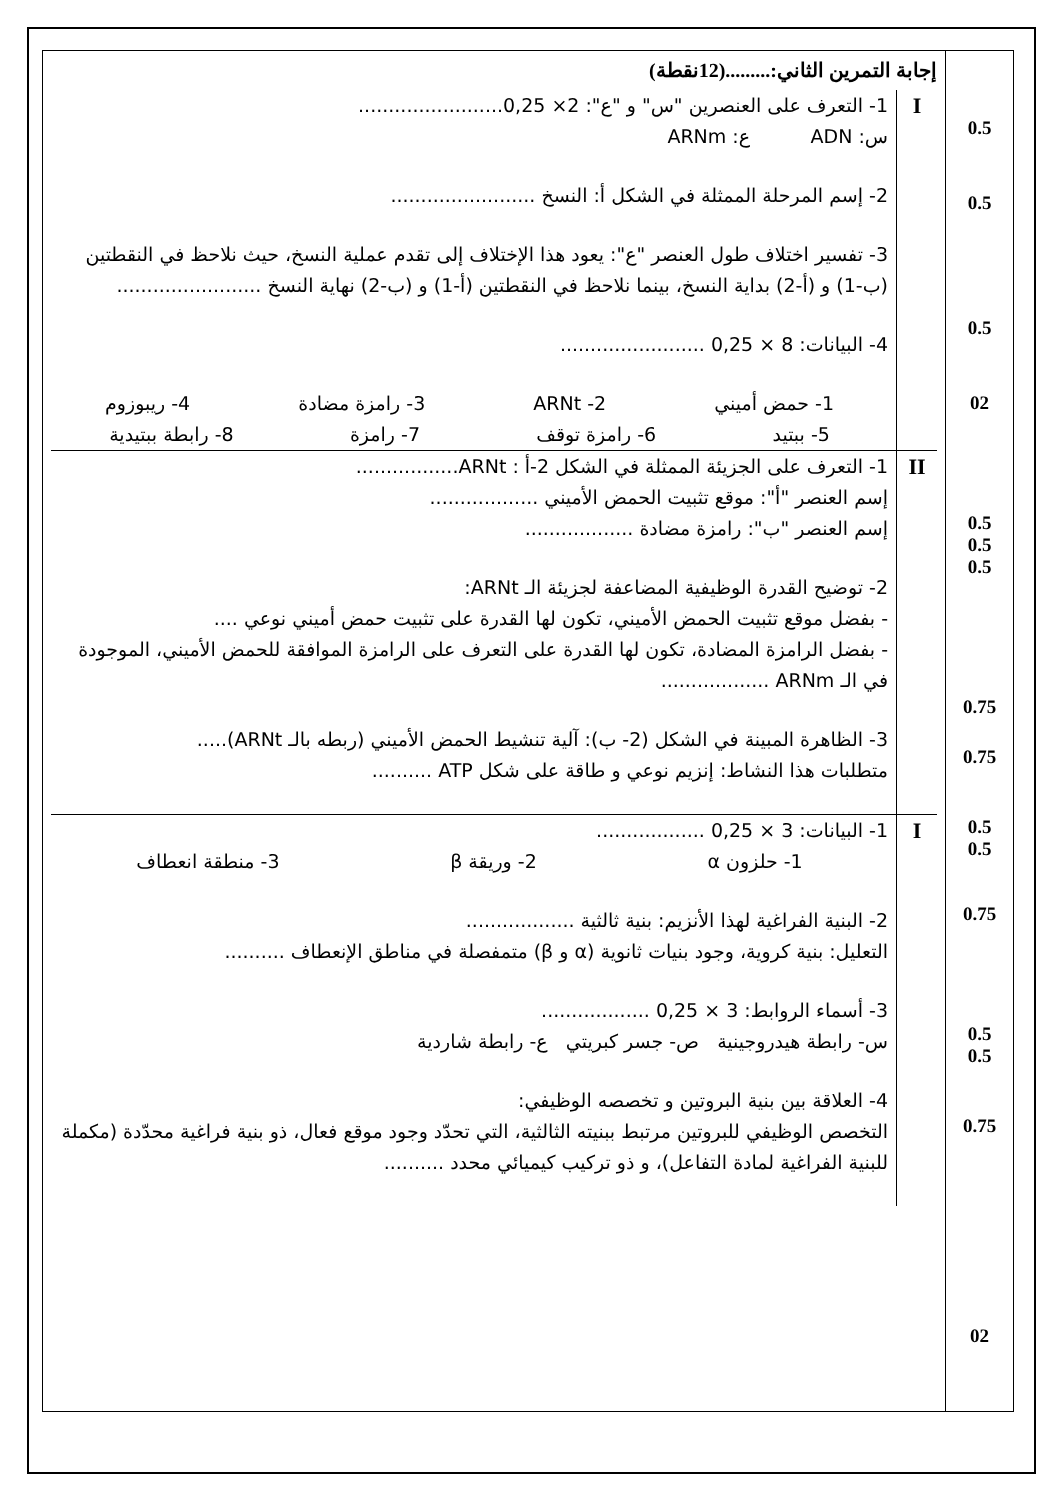| إجابة التمرين الثاني:.........(12نقطة) I 1- التعرف على العنصرين "س" و "ع": 2× 0,25........................ س: ADN ع: ARNm 2- إسم المرحلة الممثلة في الشكل أ: النسخ ........................ 3- تفسير اختلاف طول العنصر "ع": يعود هذا الإختلاف إلى تقدم عملية النسخ، حيث نلاحظ في النقطتين (ب-1) و (أ-2) بداية النسخ، بينما نلاحظ في النقطتين (أ-1) و (ب-2) نهاية النسخ ........................ 4- البيانات: 8 × 0,25 ........................ 1- حمض أميني 2- ARNt 3- رامزة مضادة 4- ريبوزوم 5- ببتيد 6- رامزة توقف 7- رامزة 8- رابطة ببتيدية II 1- التعرف على الجزيئة الممثلة في الشكل 2-أ : ARNt................. إسم العنصر "أ": موقع تثبيت الحمض الأميني .................. إسم العنصر "ب": رامزة مضادة .................. 2- توضيح القدرة الوظيفية المضاعفة لجزيئة الـ ARNt: - بفضل موقع تثبيت الحمض الأميني، تكون لها القدرة على تثبيت حمض أميني نوعي .... - بفضل الرامزة المضادة، تكون لها القدرة على التعرف على الرامزة الموافقة للحمض الأميني، الموجودة في الـ ARNm .................. 3- الظاهرة المبينة في الشكل (2- ب): آلية تنشيط الحمض الأميني (ربطه بالـ ARNt)..... متطلبات هذا النشاط: إنزيم نوعي و طاقة على شكل ATP .......... I 1- البيانات: 3 × 0,25 .................. 1- حلزون α 2- وريقة β 3- منطقة انعطاف 2- البنية الفراغية لهذا الأنزيم: بنية ثالثية .................. التعليل: بنية كروية، وجود بنيات ثانوية (α و β) متمفصلة في مناطق الإنعطاف .......... 3- أسماء الروابط: 3 × 0,25 .................. س- رابطة هيدروجينية ص- جسر كبريتي ع- رابطة شاردية 4- العلاقة بين بنية البروتين و تخصصه الوظيفي: التخصص الوظيفي للبروتين مرتبط ببنيته الثالثية، التي تحدّد وجود موقع فعال، ذو بنية فراغية محدّدة (مكملة للبنية الفراغية لمادة التفاعل)، و ذو تركيب كيميائي محدد .......... | 0.5 0.5 0.5 02 0.5 0.5 0.5 0.75 0.75 0.5 0.5 0.75 0.5 0.5 0.75 02 |